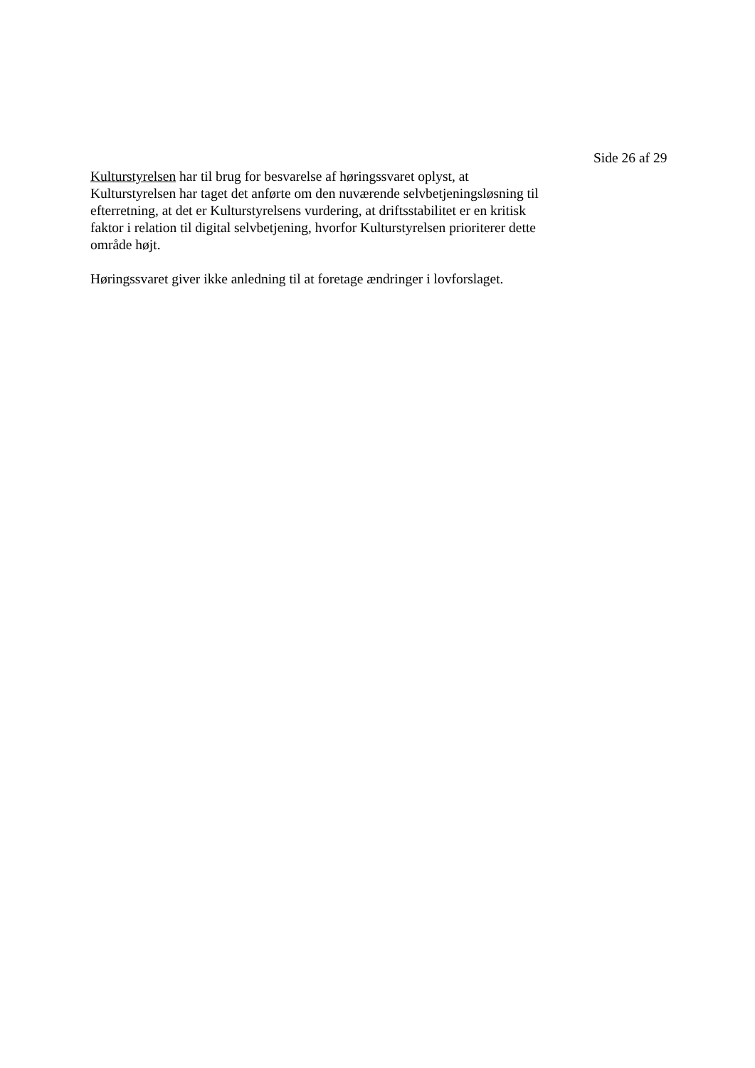Side 26 af 29
Kulturstyrelsen har til brug for besvarelse af høringssvaret oplyst, at
Kulturstyrelsen har taget det anførte om den nuværende selvbetjeningsløsning til
efterretning, at det er Kulturstyrelsens vurdering, at driftsstabilitet er en kritisk
faktor i relation til digital selvbetjening, hvorfor Kulturstyrelsen prioriterer dette
område højt.
Høringssvaret giver ikke anledning til at foretage ændringer i lovforslaget.